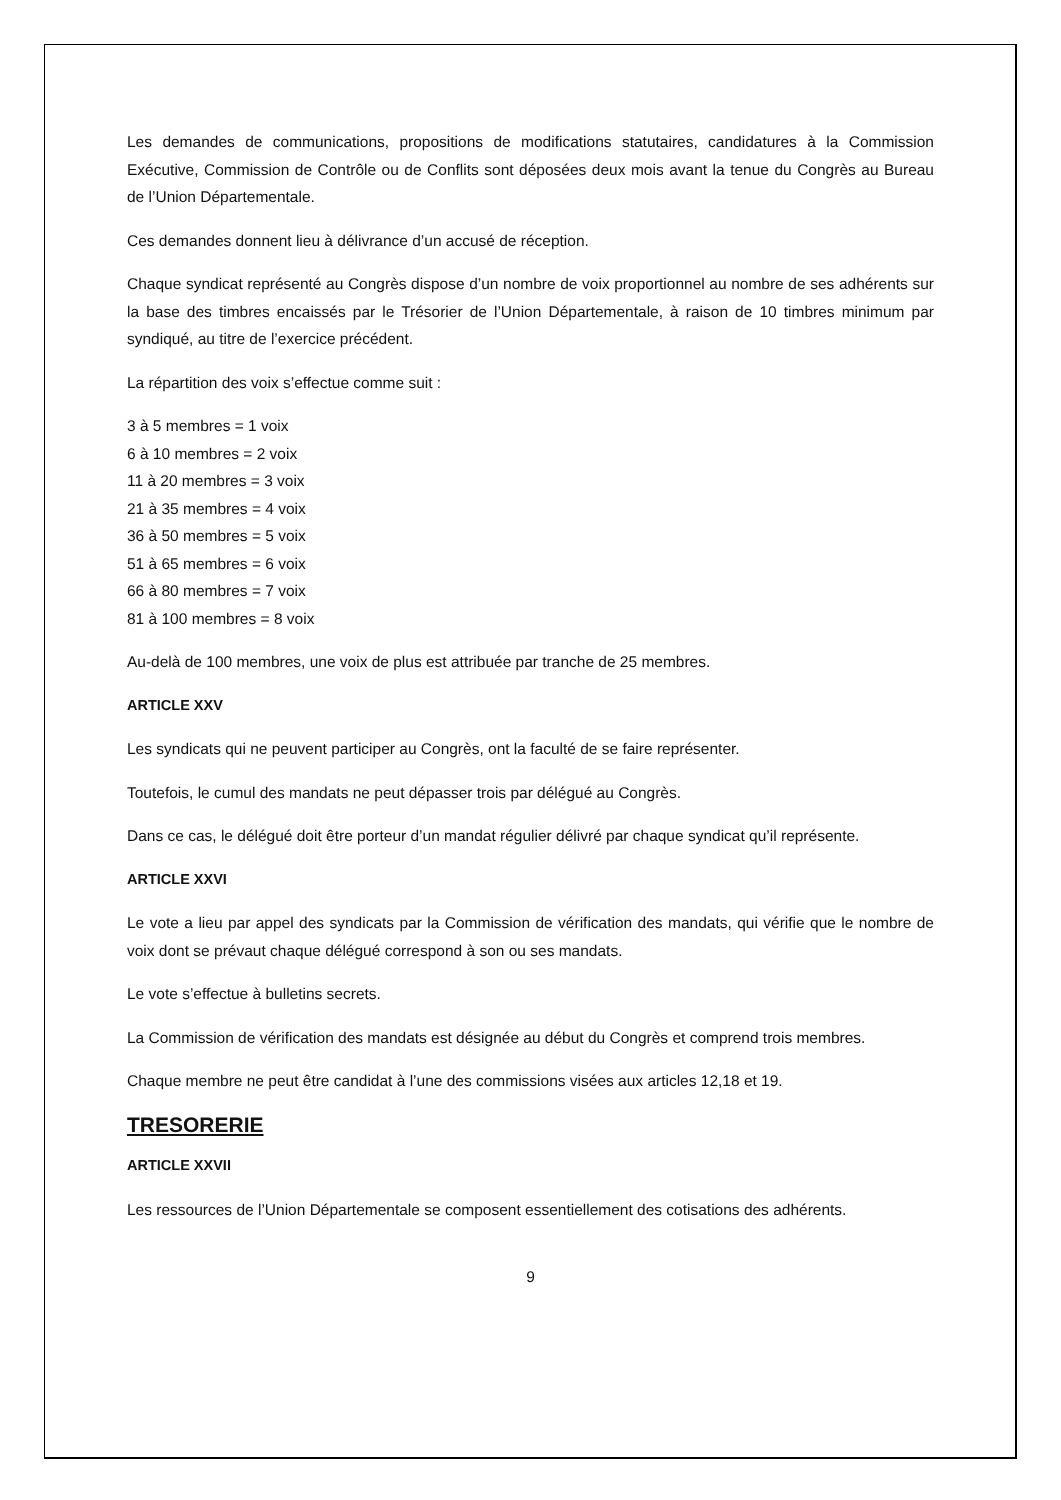Les demandes de communications, propositions de modifications statutaires, candidatures à la Commission Exécutive, Commission de Contrôle ou de Conflits sont déposées deux mois avant la tenue du Congrès au Bureau de l’Union Départementale.
Ces demandes donnent lieu à délivrance d’un accusé de réception.
Chaque syndicat représenté au Congrès dispose d’un nombre de voix proportionnel au nombre de ses adhérents sur la base des timbres encaissés par le Trésorier de l’Union Départementale, à raison de 10 timbres minimum par syndiqué, au titre de l’exercice précédent.
La répartition des voix s’effectue comme suit :
3 à 5 membres = 1 voix
6 à 10 membres = 2 voix
11 à 20 membres = 3 voix
21 à 35 membres = 4 voix
36 à 50 membres = 5 voix
51 à 65 membres = 6 voix
66 à 80 membres = 7 voix
81 à 100 membres = 8 voix
Au-delà de 100 membres, une voix de plus est attribuée par tranche de 25 membres.
ARTICLE XXV
Les syndicats qui ne peuvent participer au Congrès, ont la faculté de se faire représenter.
Toutefois, le cumul des mandats ne peut dépasser trois par délégué au Congrès.
Dans ce cas, le délégué doit être porteur d’un mandat régulier délivré par chaque syndicat qu’il représente.
ARTICLE XXVI
Le vote a lieu par appel des syndicats par la Commission de vérification des mandats, qui vérifie que le nombre de voix dont se prévaut chaque délégué correspond à son ou ses mandats.
Le vote s’effectue à bulletins secrets.
La Commission de vérification des mandats est désignée au début du Congrès et comprend trois membres.
Chaque membre ne peut être candidat à l’une des commissions visées aux articles 12,18 et 19.
TRESORERIE
ARTICLE XXVII
Les ressources de l’Union Départementale se composent essentiellement des cotisations des adhérents.
9